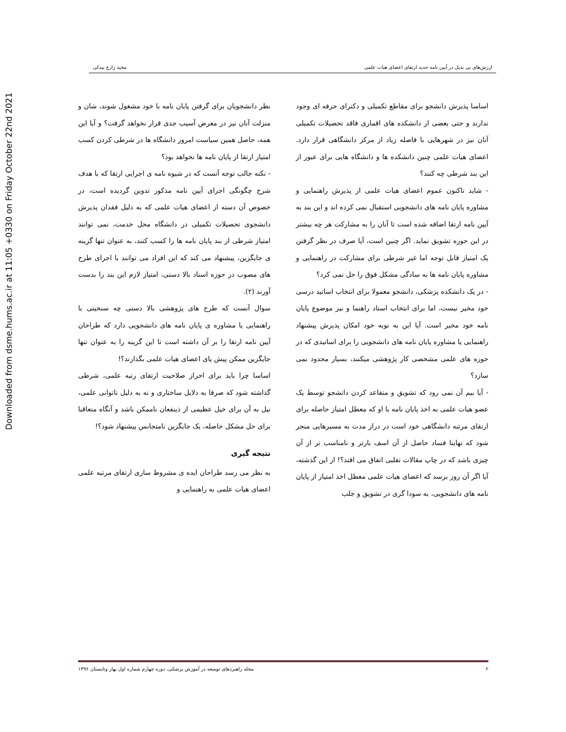Downloaded from dsme.hums.ac.ir at 11:05 +0330 on Friday October 22nd 2021
ارزش‌های بی بدیل در آیین نامه جدید ارتقای اعضای هیات علمی مجید زارع بیدکی
اساسا پذیرش دانشجو برای مقاطع تکمیلی و دکترای حرفه ای وجود ندارند و حتی بعضی از دانشکده های اقماری فاقد تحصیلات تکمیلی آنان نیز در شهرهایی با فاصله زیاد از مرکز دانشگاهی قرار دارد. اعضای هیات علمی چنین دانشکده ها و دانشگاه هایی برای عبور از این بند شرطی چه کنند؟
- شاید تاکنون عموم اعضای هیات علمی از پذیرش راهنمایی و مشاوره پایان نامه های دانشجویی استقبال نمی کرده اند و این بند به آیین نامه ارتقا اضافه شده است تا آنان را به مشارکت هر چه بیشتر در این حوزه تشویق نماید. اگر چنین است، آیا صرف در نظر گرفتن یک امتیاز قابل توجه اما غیر شرطی برای مشارکت در راهنمایی و مشاوره پایان نامه ها به سادگی مشکل فوق را حل نمی کرد؟
- در یک دانشکده پزشکی، دانشجو معمولا برای انتخاب اساتید درسی خود مخیر نیست، اما برای انتخاب استاد راهنما و نیز موضوع پایان نامه خود مخیر است. آیا این به نوبه خود امکان پذیرش پیشنهاد راهنمایی یا مشاوره پایان نامه های دانشجویی را برای اساتیدی که در حوزه های علمی مشخصی کار پژوهشی میکنند، بسیار محدود نمی سازد؟
- آیا بیم آن نمی رود که تشویق و متقاعد کردن دانشجو توسط یک عضو هیات علمی به اخذ پایان نامه با او که معطل امتیاز حاصله برای ارتقای مرتبه دانشگاهی خود است در دراز مدت به مسیرهایی منجر شود که نهایتا فساد حاصل از آن اسف بارتر و نامناسب تر از آن چیزی باشد که در چاپ مقالات تقلبی اتفاق می افتد؟! از این گذشته، آیا اگر آن روز برسد که اعضای هیات علمی معطل اخذ امتیاز از پایان نامه های دانشجویی، به سودا گری در تشویق و جلب
نظر دانشجویان برای گرفتن پایان نامه با خود مشغول شوند، شان و منزلت آنان نیز در معرض آسیب جدی قرار نخواهد گرفت؟ و آیا این همه، حاصل همین سیاست امروز دانشگاه ها در شرطی کردن کسب امتیاز ارتقا از پایان نامه ها نخواهد بود؟
- نکته جالب توجه آنست که در شیوه نامه ی اجرایی ارتقا که با هدف شرح چگونگی اجرای آیین نامه مذکور تدوین گردیده است، در خصوص آن دسته از اعضای هیات علمی که به دلیل فقدان پذیرش دانشجوی تحصیلات تکمیلی در دانشگاه محل خدمت، نمی توانند امتیاز شرطی از بند پایان نامه ها را کسب کنند، به عنوان تنها گزینه ی جایگزین، پیشنهاد می کند که این افراد می توانند با اجرای طرح های مصوب در حوزه اسناد بالا دستی، امتیاز لازم این بند را بدست آورند (۲).
سوال آنست که طرح های پژوهشی بالا دستی چه سنخیتی با راهنمایی یا مشاوره ی پایان نامه های دانشجویی دارد که طراحان آیین نامه ارتقا را بر آن داشته است تا این گزینه را به عنوان تنها جایگزین ممکن پیش پای اعضای هیات علمی بگذارند؟!
اساسا چرا باید برای احراز صلاحیت ارتقای رتبه علمی، شرطی گذاشته شود که صرفا به دلایل ساختاری و نه به دلیل ناتوانی علمی، نیل به آن برای خیل عظیمی از ذینفعان ناممکن باشد و آنگاه متعاقبا برای حل مشکل حاصله، یک جایگزین نامتجانس پیشنهاد شود؟!
نتیجه گیری
به نظر می رسد طراحان ایده ی مشروط سازی ارتقای مرتبه علمی اعضای هیات علمی به راهنمایی و
۲ مجله راهبردهای توسعه در آموزش پزشکی، دوره چهارم شماره اول بهار وتابستان ۱۳۹۶